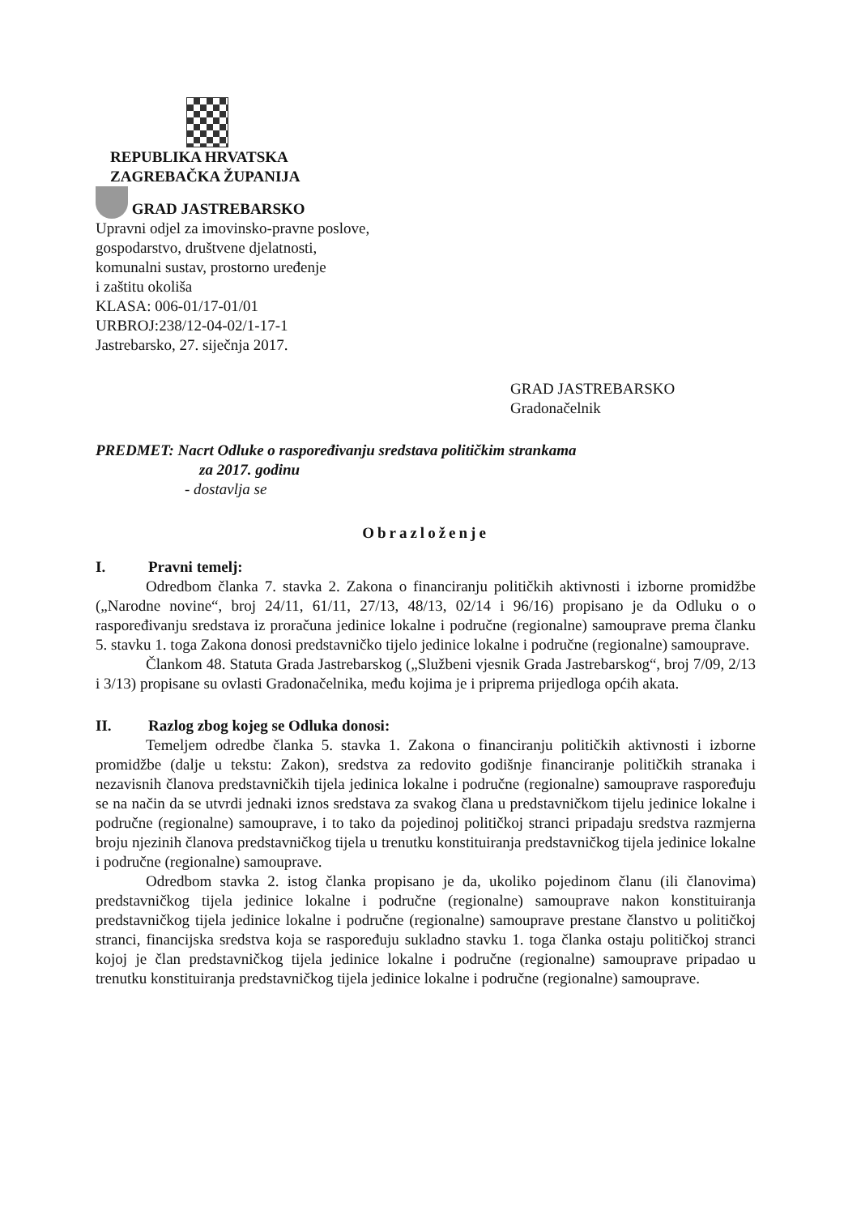REPUBLIKA HRVATSKA
ZAGREBAČKA ŽUPANIJA
GRAD JASTREBARSKO
Upravni odjel za imovinsko-pravne poslove,
gospodarstvo, društvene djelatnosti,
komunalni sustav, prostorno uređenje
i zaštitu okoliša
KLASA: 006-01/17-01/01
URBROJ:238/12-04-02/1-17-1
Jastrebarsko, 27. siječnja 2017.
GRAD JASTREBARSKO
Gradonačelnik
PREDMET: Nacrt Odluke o raspoređivanju sredstava političkim strankama
za 2017. godinu
- dostavlja se
Obrazloženje
I. Pravni temelj:
Odredbom članka 7. stavka 2. Zakona o financiranju političkih aktivnosti i izborne promidžbe („Narodne novine“, broj 24/11, 61/11, 27/13, 48/13, 02/14 i 96/16) propisano je da Odluku o o raspoređivanju sredstava iz proračuna jedinice lokalne i područne (regionalne) samouprave prema članku 5. stavku 1. toga Zakona donosi predstavničko tijelo jedinice lokalne i područne (regionalne) samouprave.
Člankom 48. Statuta Grada Jastrebarskog („Službeni vjesnik Grada Jastrebarskog“, broj 7/09, 2/13 i 3/13) propisane su ovlasti Gradonačelnika, među kojima je i priprema prijedloga općih akata.
II. Razlog zbog kojeg se Odluka donosi:
Temeljem odredbe članka 5. stavka 1. Zakona o financiranju političkih aktivnosti i izborne promidžbe (dalje u tekstu: Zakon), sredstva za redovito godišnje financiranje političkih stranaka i nezavisnih članova predstavničkih tijela jedinica lokalne i područne (regionalne) samouprave raspoređuju se na način da se utvrdi jednaki iznos sredstava za svakog člana u predstavničkom tijelu jedinice lokalne i područne (regionalne) samouprave, i to tako da pojedinoj političkoj stranci pripadaju sredstva razmjerna broju njezinih članova predstavničkog tijela u trenutku konstituiranja predstavničkog tijela jedinice lokalne i područne (regionalne) samouprave.
Odredbom stavka 2. istog članka propisano je da, ukoliko pojedinom članu (ili članovima) predstavničkog tijela jedinice lokalne i područne (regionalne) samouprave nakon konstituiranja predstavničkog tijela jedinice lokalne i područne (regionalne) samouprave prestane članstvo u političkoj stranci, financijska sredstva koja se raspoređuju sukladno stavku 1. toga članka ostaju političkoj stranci kojoj je član predstavničkog tijela jedinice lokalne i područne (regionalne) samouprave pripadao u trenutku konstituiranja predstavničkog tijela jedinice lokalne i područne (regionalne) samouprave.